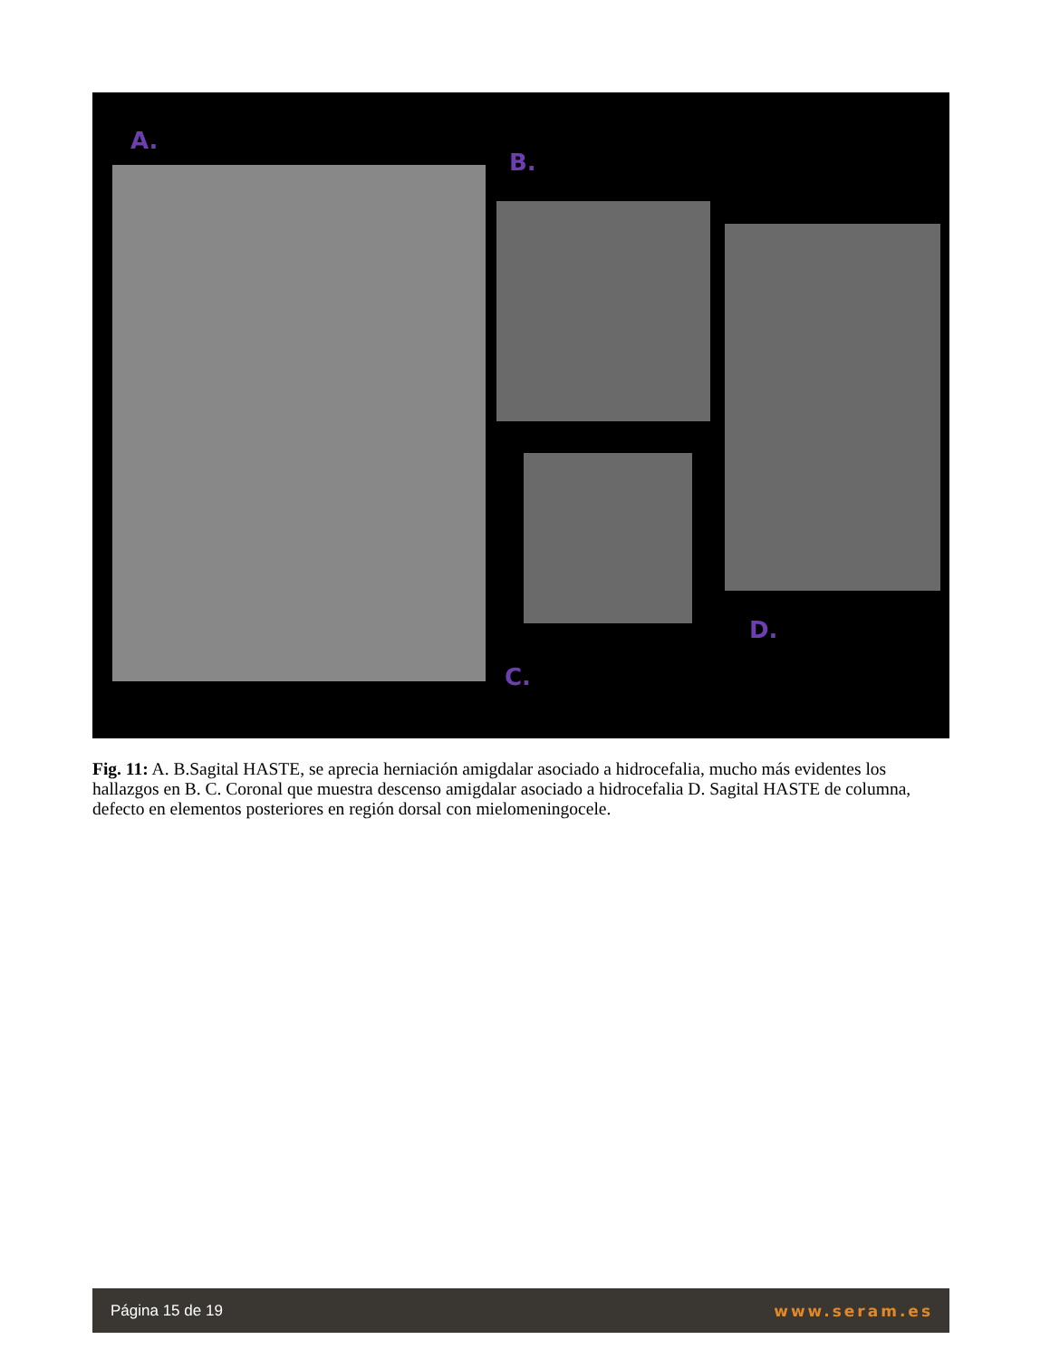A.
B.
C.
D.
Fig. 11: A. B.Sagital HASTE, se aprecia herniación amigdalar asociado a hidrocefalia, mucho más evidentes los hallazgos en B. C. Coronal que muestra descenso amigdalar asociado a hidrocefalia D. Sagital HASTE de columna, defecto en elementos posteriores en región dorsal con mielomeningocele.
Página 15 de 19 www.seram.es